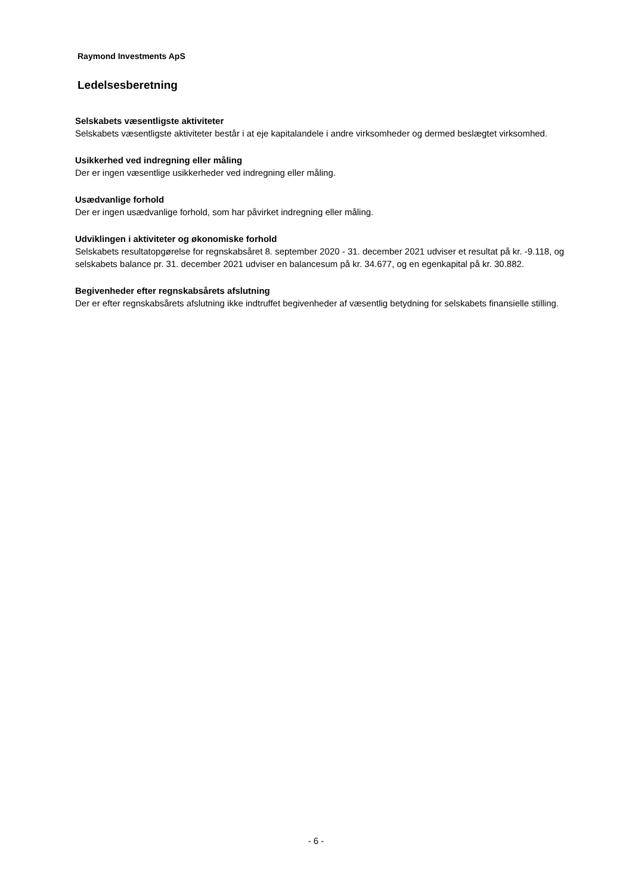Raymond Investments ApS
Ledelsesberetning
Selskabets væsentligste aktiviteter
Selskabets væsentligste aktiviteter består i at eje kapitalandele i andre virksomheder og dermed beslægtet virksomhed.
Usikkerhed ved indregning eller måling
Der er ingen væsentlige usikkerheder ved indregning eller måling.
Usædvanlige forhold
Der er ingen usædvanlige forhold, som har påvirket indregning eller måling.
Udviklingen i aktiviteter og økonomiske forhold
Selskabets resultatopgørelse for regnskabsåret 8. september 2020 - 31. december 2021 udviser et resultat på kr. -9.118, og selskabets balance pr. 31. december 2021 udviser en balancesum på kr. 34.677, og en egenkapital på kr. 30.882.
Begivenheder efter regnskabsårets afslutning
Der er efter regnskabsårets afslutning ikke indtruffet begivenheder af væsentlig betydning for selskabets finansielle stilling.
- 6 -